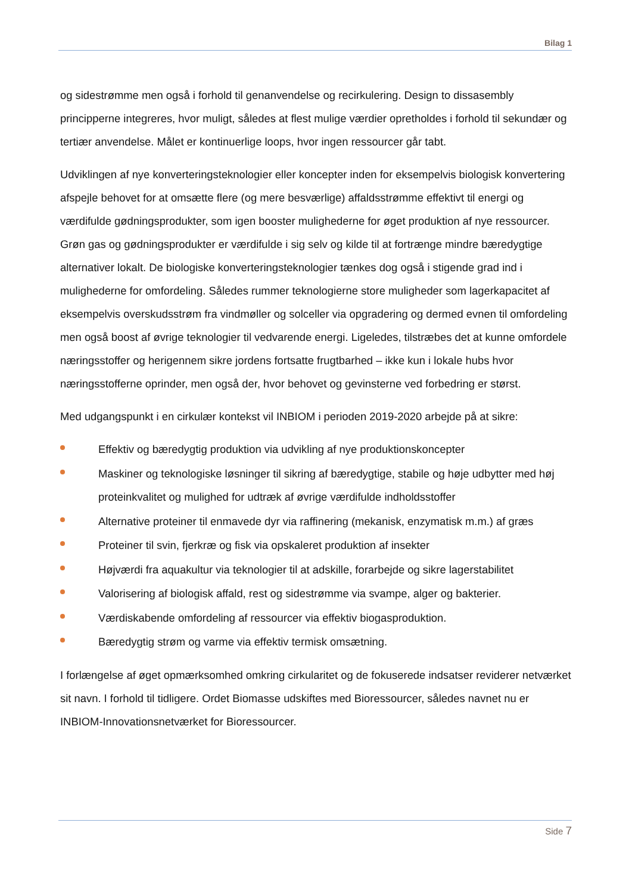Bilag 1
og sidestrømme men også i forhold til genanvendelse og recirkulering. Design to dissasembly principperne integreres, hvor muligt, således at flest mulige værdier opretholdes i forhold til sekundær og tertiær anvendelse. Målet er kontinuerlige loops, hvor ingen ressourcer går tabt.
Udviklingen af nye konverteringsteknologier eller koncepter inden for eksempelvis biologisk konvertering afspejle behovet for at omsætte flere (og mere besværlige) affaldsstrømme effektivt til energi og værdifulde gødningsprodukter, som igen booster mulighederne for øget produktion af nye ressourcer. Grøn gas og gødningsprodukter er værdifulde i sig selv og kilde til at fortrænge mindre bæredygtige alternativer lokalt. De biologiske konverteringsteknologier tænkes dog også i stigende grad ind i mulighederne for omfordeling. Således rummer teknologierne store muligheder som lagerkapacitet af eksempelvis overskudsstrøm fra vindmøller og solceller via opgradering og dermed evnen til omfordeling men også boost af øvrige teknologier til vedvarende energi. Ligeledes, tilstræbes det at kunne omfordele næringsstoffer og herigennem sikre jordens fortsatte frugtbarhed – ikke kun i lokale hubs hvor næringsstofferne oprinder, men også der, hvor behovet og gevinsterne ved forbedring er størst.
Med udgangspunkt i en cirkulær kontekst vil INBIOM i perioden 2019-2020 arbejde på at sikre:
Effektiv og bæredygtig produktion via udvikling af nye produktionskoncepter
Maskiner og teknologiske løsninger til sikring af bæredygtige, stabile og høje udbytter med høj proteinkvalitet og mulighed for udtræk af øvrige værdifulde indholdsstoffer
Alternative proteiner til enmavede dyr via raffinering (mekanisk, enzymatisk m.m.) af græs
Proteiner til svin, fjerkræ og fisk via opskaleret produktion af insekter
Højværdi fra aquakultur via teknologier til at adskille, forarbejde og sikre lagerstabilitet
Valorisering af biologisk affald, rest og sidestrømme via svampe, alger og bakterier.
Værdiskabende omfordeling af ressourcer via effektiv biogasproduktion.
Bæredygtig strøm og varme via effektiv termisk omsætning.
I forlængelse af øget opmærksomhed omkring cirkularitet og de fokuserede indsatser reviderer netværket sit navn. I forhold til tidligere. Ordet Biomasse udskiftes med Bioressourcer, således navnet nu er INBIOM-Innovationsnetværket for Bioressourcer.
Side 7